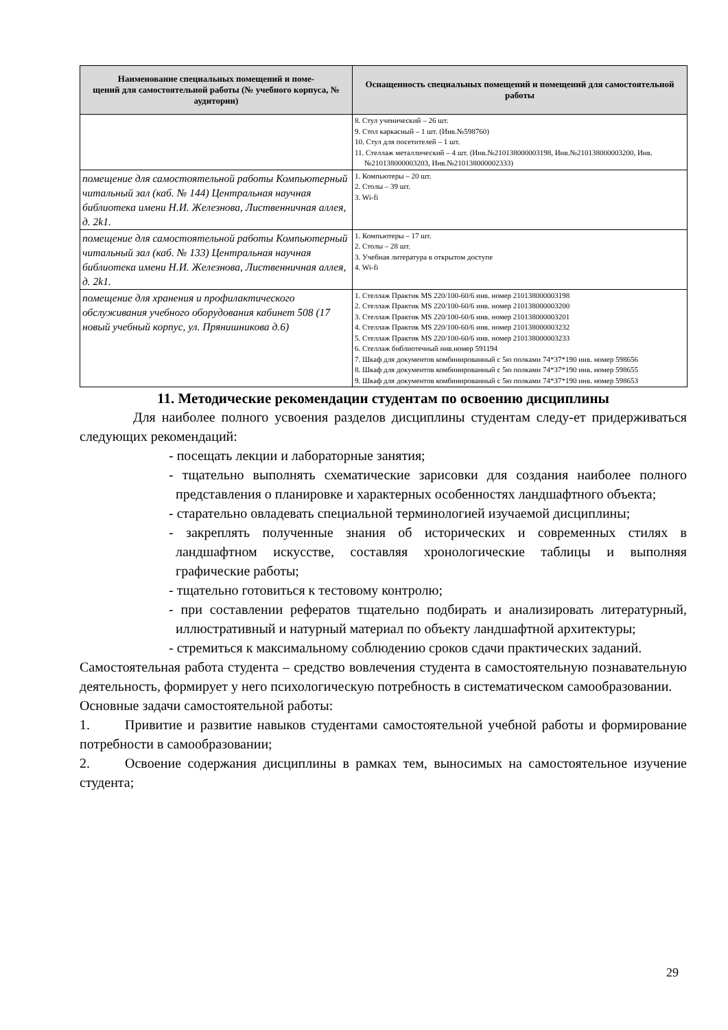| Наименование специальных помещений и поме- щений для самостоятельной работы (№ учебного корпуса, № аудитории) | Оснащенность специальных помещений и помещений для самостоятельной работы |
| --- | --- |
| | 8. Стул ученический – 26 шт. 9. Стол каркасный – 1 шт. (Инв.№598760) 10. Стул для посетителей – 1 шт. 11. Стеллаж металлический – 4 шт. (Инв.№210138000003198, Инв.№210138000003200, Инв.№210138000003203, Инв.№210138000002333) |
| помещение для самостоятельной работы Компьютерный читальный зал (каб. № 144) Центральная научная библиотека имени Н.И. Железнова, Лиственничная аллея, д. 2k1. | 1. Компьютеры – 20 шт. 2. Столы – 39 шт. 3. Wi-fi |
| помещение для самостоятельной работы Компьютерный читальный зал (каб. № 133) Центральная научная библиотека имени Н.И. Железнова, Лиственничная аллея, д. 2k1. | 1. Компьютеры – 17 шт. 2. Столы – 28 шт. 3. Учебная литература в открытом доступе 4. Wi-fi |
| помещение для хранения и профилактического обслуживания учебного оборудования кабинет 508 (17 новый учебный корпус, ул. Прянишникова д.6) | 1. Стеллаж Практик MS 220/100-60/6 инв. номер 210138000003198 2. Стеллаж Практик MS 220/100-60/6 инв. номер 210138000003200 3. Стеллаж Практик MS 220/100-60/6 инв. номер 210138000003201 4. Стеллаж Практик MS 220/100-60/6 инв. номер 210138000003232 5. Стеллаж Практик MS 220/100-60/6 инв. номер 210138000003233 6. Стеллаж библиотечный инв.номер 591194 7. Шкаф для документов комбинированный с 5ю полками 74*37*190 инв. номер 598656 8. Шкаф для документов комбинированный с 5ю полками 74*37*190 инв. номер 598655 9. Шкаф для документов комбинированный с 5ю полками 74*37*190 инв. номер 598653 |
11. Методические рекомендации студентам по освоению дисциплины
Для наиболее полного усвоения разделов дисциплины студентам следу-ет придерживаться следующих рекомендаций:
- посещать лекции и лабораторные занятия;
- тщательно выполнять схематические зарисовки для создания наиболее полного представления о планировке и характерных особенностях ландшафтного объекта;
- старательно овладевать специальной терминологией изучаемой дисциплины;
- закреплять полученные знания об исторических и современных стилях в ландшафтном искусстве, составляя хронологические таблицы и выполняя графические работы;
- тщательно готовиться к тестовому контролю;
- при составлении рефератов тщательно подбирать и анализировать литературный, иллюстративный и натурный материал по объекту ландшафтной архитектуры;
- стремиться к максимальному соблюдению сроков сдачи практических заданий.
Самостоятельная работа студента – средство вовлечения студента в самостоятельную познавательную деятельность, формирует у него психологическую потребность в систематическом самообразовании.
Основные задачи самостоятельной работы:
1. Привитие и развитие навыков студентами самостоятельной учебной работы и формирование потребности в самообразовании;
2. Освоение содержания дисциплины в рамках тем, выносимых на самостоятельное изучение студента;
29